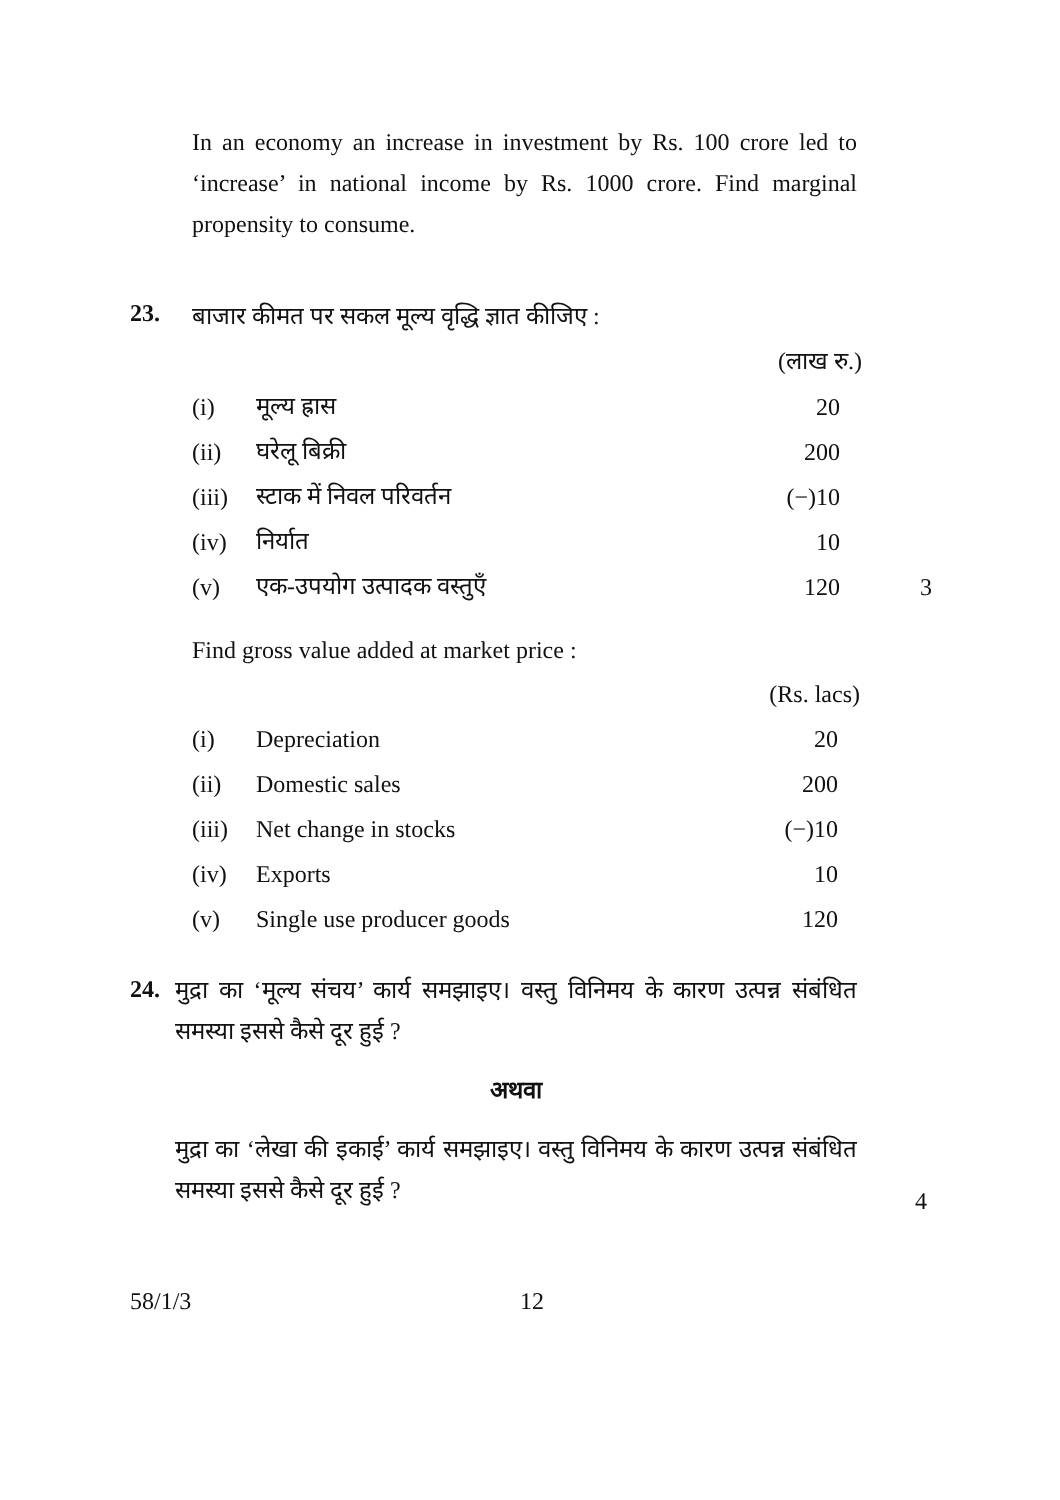In an economy an increase in investment by Rs. 100 crore led to ‘increase’ in national income by Rs. 1000 crore. Find marginal propensity to consume.
23. बाजार कीमत पर सकल मूल्य वृद्धि ज्ञात कीजिए :
| | | (लाख रु.) | |
| (i) | मूल्य ह्रास | 20 | |
| (ii) | घरेलू बिक्री | 200 | |
| (iii) | स्टाक में निवल परिवर्तन | (−)10 | |
| (iv) | निर्यात | 10 | |
| (v) | एक-उपयोग उत्पादक वस्तुएँ | 120 | 3 |
Find gross value added at market price :
| | | (Rs. lacs) |
| (i) | Depreciation | 20 |
| (ii) | Domestic sales | 200 |
| (iii) | Net change in stocks | (−)10 |
| (iv) | Exports | 10 |
| (v) | Single use producer goods | 120 |
24.
मुद्रा का ‘मूल्य संचय’ कार्य समझाइए। वस्तु विनिमय के कारण उत्पन्न संबंधित समस्या इससे कैसे दूर हुई ?
अथवा
मुद्रा का ‘लेखा की इकाई’ कार्य समझाइए। वस्तु विनिमय के कारण उत्पन्न संबंधित समस्या इससे कैसे दूर हुई ?
4
58/1/3 12